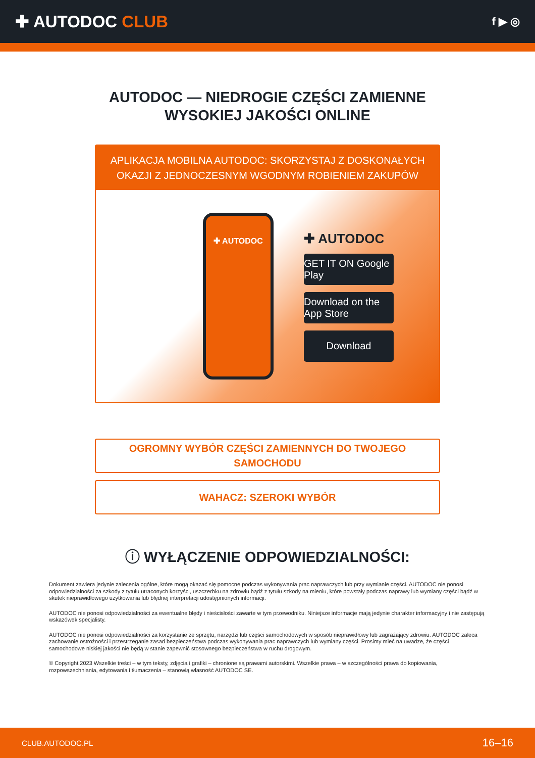✚ AUTODOC CLUB
f ▶ ◎
AUTODOC — NIEDROGIE CZĘŚCI ZAMIENNE
WYSOKIEJ JAKOŚCI ONLINE
APLIKACJA MOBILNA AUTODOC: SKORZYSTAJ Z DOSKONAŁYCH OKAZJI Z JEDNOCZESNYM WGODNYM ROBIENIEM ZAKUPÓW
✚ AUTODOC
✚ AUTODOC
GET IT ON Google Play
Download on the App Store
Download
OGROMNY WYBÓR CZĘŚCI ZAMIENNYCH DO TWOJEGO SAMOCHODU
WAHACZ: SZEROKI WYBÓR
ⓘ WYŁĄCZENIE ODPOWIEDZIALNOŚCI:
Dokument zawiera jedynie zalecenia ogólne, które mogą okazać się pomocne podczas wykonywania prac naprawczych lub przy wymianie części. AUTODOC nie ponosi odpowiedzialności za szkody z tytułu utraconych korzyści, uszczerbku na zdrowiu bądź z tytułu szkody na mieniu, które powstały podczas naprawy lub wymiany części bądź w skutek nieprawidłowego użytkowania lub błędnej interpretacji udostępnionych informacji.
AUTODOC nie ponosi odpowiedzialności za ewentualne błędy i nieścisłości zawarte w tym przewodniku. Niniejsze informacje mają jedynie charakter informacyjny i nie zastępują wskazówek specjalisty.
AUTODOC nie ponosi odpowiedzialności za korzystanie ze sprzętu, narzędzi lub części samochodowych w sposób nieprawidłowy lub zagrażający zdrowiu. AUTODOC zaleca zachowanie ostrożności i przestrzeganie zasad bezpieczeństwa podczas wykonywania prac naprawczych lub wymiany części. Prosimy mieć na uwadze, że części samochodowe niskiej jakości nie będą w stanie zapewnić stosownego bezpieczeństwa w ruchu drogowym.
© Copyright 2023 Wszelkie treści – w tym teksty, zdjęcia i grafiki – chronione są prawami autorskimi. Wszelkie prawa – w szczególności prawa do kopiowania, rozpowszechniania, edytowania i tłumaczenia – stanowią własność AUTODOC SE.
CLUB.AUTODOC.PL 16–16